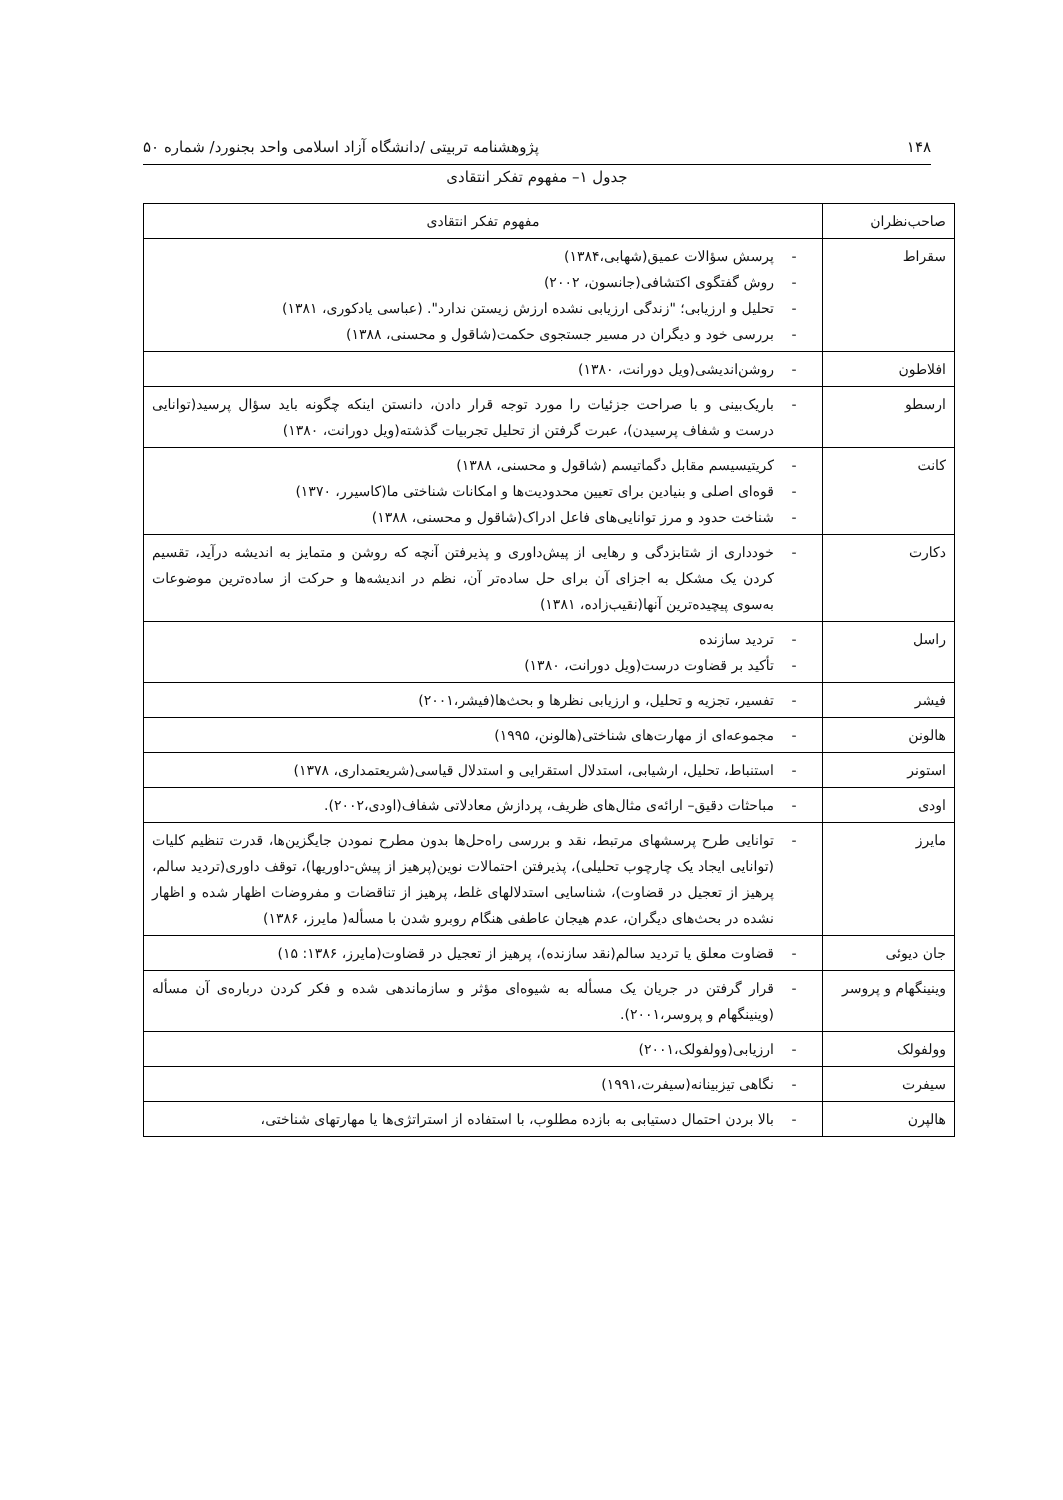۱۴۸ پژوهشنامه تربیتی /دانشگاه آزاد اسلامی واحد بجنورد/ شماره ۵۰
جدول ۱– مفهوم تفکر انتقادی
| صاحب‌نظران | مفهوم تفکر انتقادی |
| --- | --- |
| سقراط | - پرسش سؤالات عمیق(شهابی،۱۳۸۴) - روش گفتگوی اکتشافی(جانسون، ۲۰۰۲) - تحلیل و ارزیابی؛ "زندگی ارزیابی نشده ارزش زیستن ندارد". (عباسی یادکوری، ۱۳۸۱) - بررسی خود و دیگران در مسیر جستجوی حکمت(شاقول و محسنی، ۱۳۸۸) |
| افلاطون | - روشن‌اندیشی(ویل دورانت، ۱۳۸۰) |
| ارسطو | - باریک‌بینی و با صراحت جزئیات را مورد توجه قرار دادن، دانستن اینکه چگونه باید سؤال پرسید(توانایی درست و شفاف پرسیدن)، عبرت گرفتن از تحلیل تجربیات گذشته(ویل دورانت، ۱۳۸۰) |
| کانت | - کریتیسیسم مقابل دگماتیسم (شاقول و محسنی، ۱۳۸۸) - قوه‌ای اصلی و بنیادین برای تعیین محدودیت‌ها و امکانات شناختی ما(کاسیرر، ۱۳۷۰) - شناخت حدود و مرز توانایی‌های فاعل ادراک(شاقول و محسنی، ۱۳۸۸) |
| دکارت | - خودداری از شتابزدگی و رهایی از پیش‌داوری و پذیرفتن آنچه که روشن و متمایز به اندیشه درآید، تقسیم کردن یک مشکل به اجزای آن برای حل ساده‌تر آن، نظم در اندیشه‌ها و حرکت از ساده‌ترین موضوعات به‌سوی پیچیده‌ترین آنها(نقیب‌زاده، ۱۳۸۱) |
| راسل | - تردید سازنده - تأکید بر قضاوت درست(ویل دورانت، ۱۳۸۰) |
| فیشر | - تفسیر، تجزیه و تحلیل، و ارزیابی نظرها و بحث‌ها(فیشر،۲۰۰۱) |
| هالونن | - مجموعه‌ای از مهارت‌های شناختی(هالونن، ۱۹۹۵) |
| استونر | - استنباط، تحلیل، ارشیابی، استدلال استقرایی و استدلال قیاسی(شریعتمداری، ۱۳۷۸) |
| اودی | - مباحثات دقیق– ارائه‌ی مثال‌های ظریف، پردازش معادلاتی شفاف(اودی،۲۰۰۲). |
| مایرز | - توانایی طرح پرسشهای مرتبط، نقد و بررسی راه‌حل‌ها بدون مطرح نمودن جایگزین‌ها، قدرت تنظیم کلیات (توانایی ایجاد یک چارچوب تحلیلی)، پذیرفتن احتمالات نوین(پرهیز از پیش-داوریها)، توقف داوری(تردید سالم، پرهیز از تعجیل در قضاوت)، شناسایی استدلالهای غلط، پرهیز از تناقضات و مفروضات اظهار شده و اظهار نشده در بحث‌های دیگران، عدم هیجان عاطفی هنگام روبرو شدن با مسأله( مایرز، ۱۳۸۶) |
| جان دیوئی | - قضاوت معلق یا تردید سالم(نقد سازنده)، پرهیز از تعجیل در قضاوت(مایرز، ۱۳۸۶: ۱۵) |
| وینینگهام و پروسر | - قرار گرفتن در جریان یک مسأله به شیوه‌ای مؤثر و سازماندهی شده و فکر کردن درباره‌ی آن مسأله (وینینگهام و پروسر،۲۰۰۱). |
| وولفولک | - ارزیابی(وولفولک،۲۰۰۱) |
| سیفرت | - نگاهی تیزبینانه(سیفرت،۱۹۹۱) |
| هالپرن | - بالا بردن احتمال دستیابی به بازده مطلوب، با استفاده از استراتژی‌ها یا مهارتهای شناختی، |